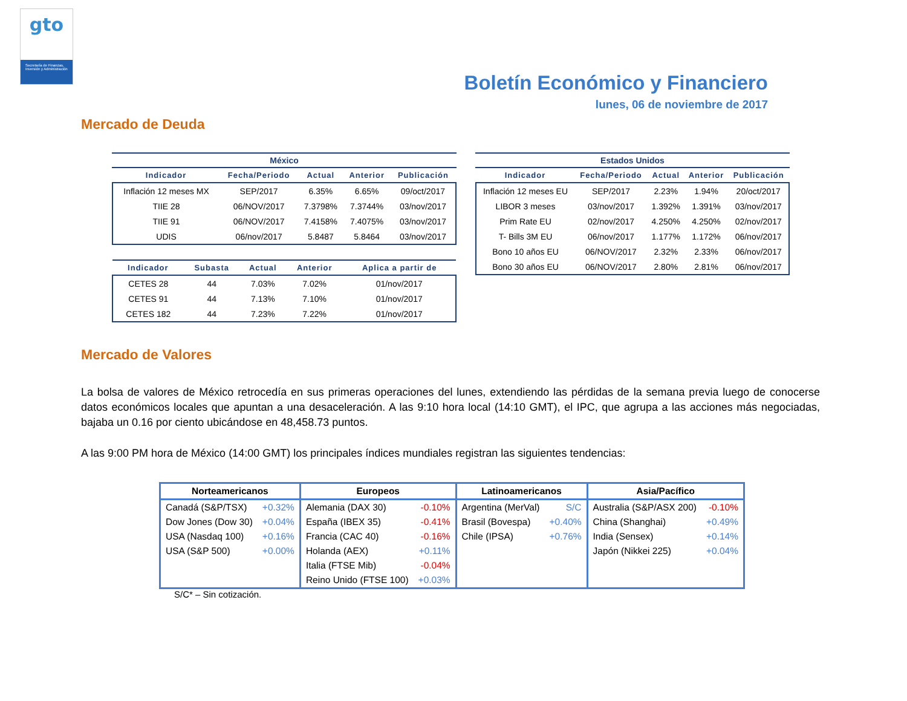gto
Secretaría de Finanzas, Inversión y Administración
Boletín Económico y Financiero
lunes, 06 de noviembre de 2017
Mercado de Deuda
México
| Indicador | Fecha/Periodo | Actual | Anterior | Publicación |
| --- | --- | --- | --- | --- |
| Inflación 12 meses MX | SEP/2017 | 6.35% | 6.65% | 09/oct/2017 |
| TIIE 28 | 06/NOV/2017 | 7.3798% | 7.3744% | 03/nov/2017 |
| TIIE 91 | 06/NOV/2017 | 7.4158% | 7.4075% | 03/nov/2017 |
| UDIS | 06/nov/2017 | 5.8487 | 5.8464 | 03/nov/2017 |
| Indicador | Subasta | Actual | Anterior | Aplica a partir de |
| --- | --- | --- | --- | --- |
| CETES 28 | 44 | 7.03% | 7.02% | 01/nov/2017 |
| CETES 91 | 44 | 7.13% | 7.10% | 01/nov/2017 |
| CETES 182 | 44 | 7.23% | 7.22% | 01/nov/2017 |
Estados Unidos
| Indicador | Fecha/Periodo | Actual | Anterior | Publicación |
| --- | --- | --- | --- | --- |
| Inflación 12 meses EU | SEP/2017 | 2.23% | 1.94% | 20/oct/2017 |
| LIBOR 3 meses | 03/nov/2017 | 1.392% | 1.391% | 03/nov/2017 |
| Prim Rate EU | 02/nov/2017 | 4.250% | 4.250% | 02/nov/2017 |
| T- Bills 3M EU | 06/nov/2017 | 1.177% | 1.172% | 06/nov/2017 |
| Bono 10 años EU | 06/NOV/2017 | 2.32% | 2.33% | 06/nov/2017 |
| Bono 30 años EU | 06/NOV/2017 | 2.80% | 2.81% | 06/nov/2017 |
Mercado de Valores
La bolsa de valores de México retrocedía en sus primeras operaciones del lunes, extendiendo las pérdidas de la semana previa luego de conocerse datos económicos locales que apuntan a una desaceleración. A las 9:10 hora local (14:10 GMT), el IPC, que agrupa a las acciones más negociadas, bajaba un 0.16 por ciento ubicándose en 48,458.73 puntos.
A las 9:00 PM hora de México (14:00 GMT) los principales índices mundiales registran las siguientes tendencias:
| Norteamericanos | | Europeos | | Latinoamericanos | | Asia/Pacífico | |
| --- | --- | --- | --- | --- | --- | --- | --- |
| Canadá (S&P/TSX) | +0.32% | Alemania (DAX 30) | -0.10% | Argentina (MerVal) | S/C | Australia (S&P/ASX 200) | -0.10% |
| Dow Jones (Dow 30) | +0.04% | España (IBEX 35) | -0.41% | Brasil (Bovespa) | +0.40% | China (Shanghai) | +0.49% |
| USA (Nasdaq 100) | +0.16% | Francia (CAC 40) | -0.16% | Chile (IPSA) | +0.76% | India (Sensex) | +0.14% |
| USA (S&P 500) | +0.00% | Holanda (AEX) | +0.11% | | | Japón (Nikkei 225) | +0.04% |
| | | Italia (FTSE Mib) | -0.04% | | | | |
| | | Reino Unido (FTSE 100) | +0.03% | | | | |
S/C* – Sin cotización.